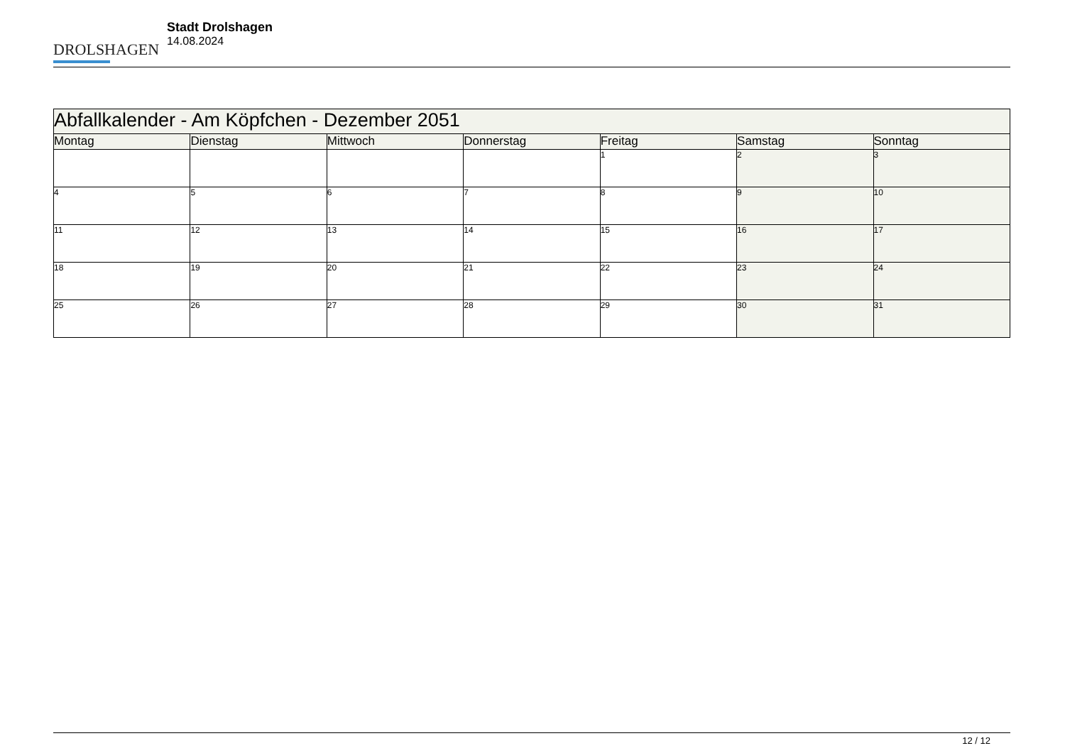DROLSHAGEN
Stadt Drolshagen
14.08.2024
| Abfallkalender - Am Köpfchen - Dezember 2051 | | | | | | |
| --- | --- | --- | --- | --- | --- | --- |
| Montag | Dienstag | Mittwoch | Donnerstag | Freitag | Samstag | Sonntag |
| | | | | 1 | 2 | 3 |
| 4 | 5 | 6 | 7 | 8 | 9 | 10 |
| 11 | 12 | 13 | 14 | 15 | 16 | 17 |
| 18 | 19 | 20 | 21 | 22 | 23 | 24 |
| 25 | 26 | 27 | 28 | 29 | 30 | 31 |
12 / 12